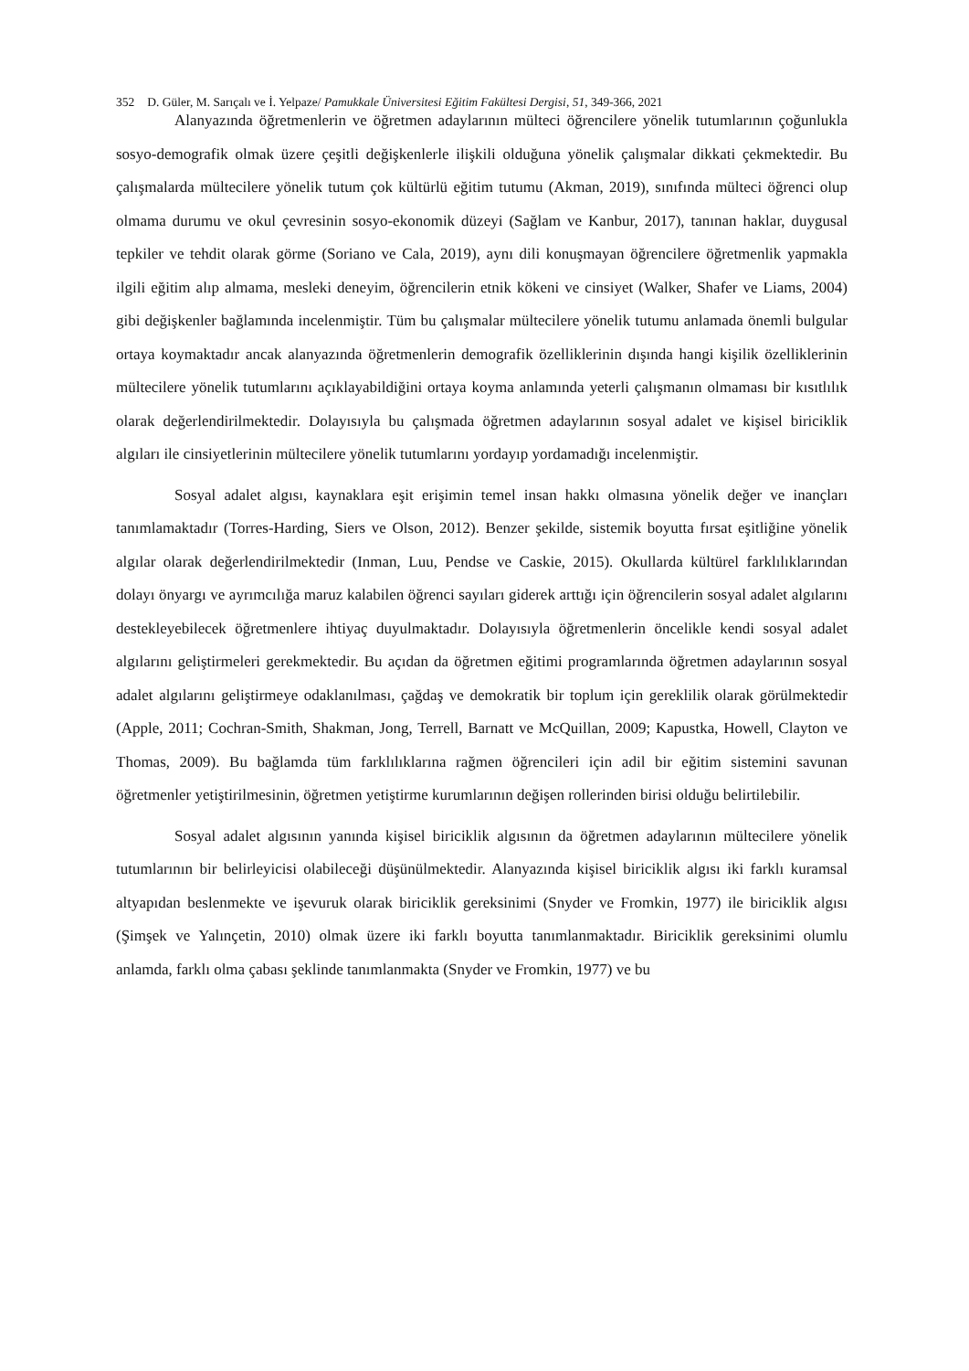352 D. Güler, M. Sarıçalı ve İ. Yelpaze/ Pamukkale Üniversitesi Eğitim Fakültesi Dergisi, 51, 349-366, 2021
Alanyazında öğretmenlerin ve öğretmen adaylarının mülteci öğrencilere yönelik tutumlarının çoğunlukla sosyo-demografik olmak üzere çeşitli değişkenlerle ilişkili olduğuna yönelik çalışmalar dikkati çekmektedir. Bu çalışmalarda mültecilere yönelik tutum çok kültürlü eğitim tutumu (Akman, 2019), sınıfında mülteci öğrenci olup olmama durumu ve okul çevresinin sosyo-ekonomik düzeyi (Sağlam ve Kanbur, 2017), tanınan haklar, duygusal tepkiler ve tehdit olarak görme (Soriano ve Cala, 2019), aynı dili konuşmayan öğrencilere öğretmenlik yapmakla ilgili eğitim alıp almama, mesleki deneyim, öğrencilerin etnik kökeni ve cinsiyet (Walker, Shafer ve Liams, 2004) gibi değişkenler bağlamında incelenmiştir. Tüm bu çalışmalar mültecilere yönelik tutumu anlamada önemli bulgular ortaya koymaktadır ancak alanyazında öğretmenlerin demografik özelliklerinin dışında hangi kişilik özelliklerinin mültecilere yönelik tutumlarını açıklayabildiğini ortaya koyma anlamında yeterli çalışmanın olmaması bir kısıtlılık olarak değerlendirilmektedir. Dolayısıyla bu çalışmada öğretmen adaylarının sosyal adalet ve kişisel biriciklik algıları ile cinsiyetlerinin mültecilere yönelik tutumlarını yordayıp yordamadığı incelenmiştir.
Sosyal adalet algısı, kaynaklara eşit erişimin temel insan hakkı olmasına yönelik değer ve inançları tanımlamaktadır (Torres-Harding, Siers ve Olson, 2012). Benzer şekilde, sistemik boyutta fırsat eşitliğine yönelik algılar olarak değerlendirilmektedir (Inman, Luu, Pendse ve Caskie, 2015). Okullarda kültürel farklılıklarından dolayı önyargı ve ayrımcılığa maruz kalabilen öğrenci sayıları giderek arttığı için öğrencilerin sosyal adalet algılarını destekleyebilecek öğretmenlere ihtiyaç duyulmaktadır. Dolayısıyla öğretmenlerin öncelikle kendi sosyal adalet algılarını geliştirmeleri gerekmektedir. Bu açıdan da öğretmen eğitimi programlarında öğretmen adaylarının sosyal adalet algılarını geliştirmeye odaklanılması, çağdaş ve demokratik bir toplum için gereklilik olarak görülmektedir (Apple, 2011; Cochran-Smith, Shakman, Jong, Terrell, Barnatt ve McQuillan, 2009; Kapustka, Howell, Clayton ve Thomas, 2009). Bu bağlamda tüm farklılıklarına rağmen öğrencileri için adil bir eğitim sistemini savunan öğretmenler yetiştirilmesinin, öğretmen yetiştirme kurumlarının değişen rollerinden birisi olduğu belirtilebilir.
Sosyal adalet algısının yanında kişisel biriciklik algısının da öğretmen adaylarının mültecilere yönelik tutumlarının bir belirleyicisi olabileceği düşünülmektedir. Alanyazında kişisel biriciklik algısı iki farklı kuramsal altyapıdan beslenmekte ve işevuruk olarak biriciklik gereksinimi (Snyder ve Fromkin, 1977) ile biriciklik algısı (Şimşek ve Yalınçetin, 2010) olmak üzere iki farklı boyutta tanımlanmaktadır. Biriciklik gereksinimi olumlu anlamda, farklı olma çabası şeklinde tanımlanmakta (Snyder ve Fromkin, 1977) ve bu